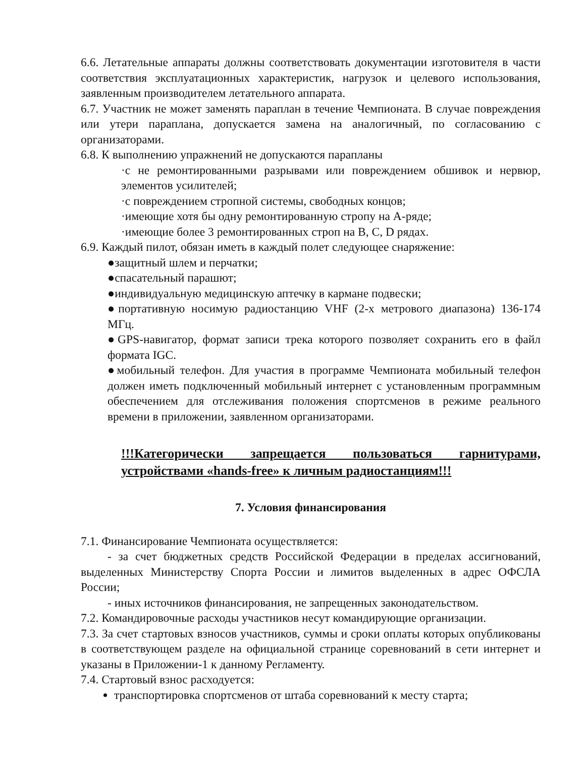6.6. Летательные аппараты должны соответствовать документации изготовителя в части соответствия эксплуатационных характеристик, нагрузок и целевого использования, заявленным производителем летательного аппарата.
6.7. Участник не может заменять параплан в течение Чемпионата. В случае повреждения или утери параплана, допускается замена на аналогичный, по согласованию с организаторами.
6.8. К выполнению упражнений не допускаются парапланы
·с не ремонтированными разрывами или повреждением обшивок и нервюр, элементов усилителей;
·с повреждением стропной системы, свободных концов;
·имеющие хотя бы одну ремонтированную стропу на А-ряде;
·имеющие более 3 ремонтированных строп на B, C, D рядах.
6.9. Каждый пилот, обязан иметь в каждый полет следующее снаряжение:
●защитный шлем и перчатки;
●спасательный парашют;
●индивидуальную медицинскую аптечку в кармане подвески;
●портативную носимую радиостанцию VHF (2-х метрового диапазона) 136-174 МГц.
●GPS-навигатор, формат записи трека которого позволяет сохранить его в файл формата IGC.
●мобильный телефон. Для участия в программе Чемпионата мобильный телефон должен иметь подключенный мобильный интернет с установленным программным обеспечением для отслеживания положения спортсменов в режиме реального времени в приложении, заявленном организаторами.
!!!Категорически запрещается пользоваться гарнитурами, устройствами «hands-free» к личным радиостанциям!!!
7. Условия финансирования
7.1. Финансирование Чемпионата осуществляется:
- за счет бюджетных средств Российской Федерации в пределах ассигнований, выделенных Министерству Спорта России и лимитов выделенных в адрес ОФСЛА России;
- иных источников финансирования, не запрещенных законодательством.
7.2. Командировочные расходы участников несут командирующие организации.
7.3. За счет стартовых взносов участников, суммы и сроки оплаты которых опубликованы в соответствующем разделе на официальной странице соревнований в сети интернет и указаны в Приложении-1 к данному Регламенту.
7.4. Стартовый взнос расходуется:
транспортировка спортсменов от штаба соревнований к месту старта;